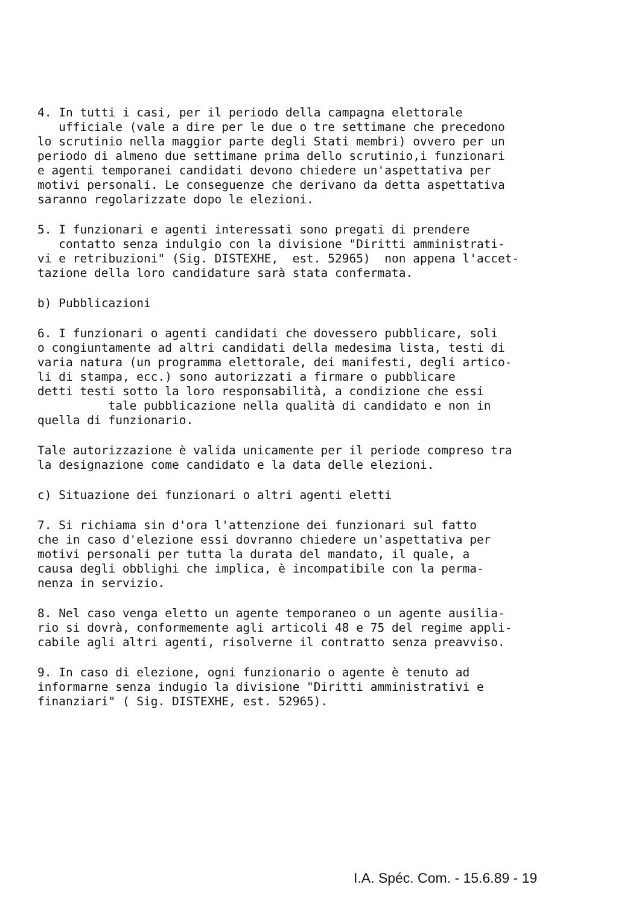4. In tutti i casi, per il periodo della campagna elettorale ufficiale (vale a dire per le due o tre settimane che precedono lo scrutinio nella maggior parte degli Stati membri) ovvero per un periodo di almeno due settimane prima dello scrutinio,i funzionari e agenti temporanei candidati devono chiedere un'aspettativa per motivi personali. Le conseguenze che derivano da detta aspettativa saranno regolarizzate dopo le elezioni.
5. I funzionari e agenti interessati sono pregati di prendere contatto senza indulgio con la divisione "Diritti amministrati- vi e retribuzioni" (Sig. DISTEXHE, est. 52965) non appena l'accet- tazione della loro candidature sarà stata confermata.
b) Pubblicazioni
6. I funzionari o agenti candidati che dovessero pubblicare, soli o congiuntamente ad altri candidati della medesima lista, testi di varia natura (un programma elettorale, dei manifesti, degli artico- li di stampa, ecc.) sono autorizzati a firmare o pubblicare detti testi sotto la loro responsabilità, a condizione che essi tale pubblicazione nella qualità di candidato e non in quella di funzionario.
Tale autorizzazione è valida unicamente per il periode compreso tra la designazione come candidato e la data delle elezioni.
c) Situazione dei funzionari o altri agenti eletti
7. Si richiama sin d'ora l'attenzione dei funzionari sul fatto che in caso d'elezione essi dovranno chiedere un'aspettativa per motivi personali per tutta la durata del mandato, il quale, a causa degli obblighi che implica, è incompatibile con la perma- nenza in servizio.
8. Nel caso venga eletto un agente temporaneo o un agente ausilia- rio si dovrà, conformemente agli articoli 48 e 75 del regime appli- cabile agli altri agenti, risolverne il contratto senza preavviso.
9. In caso di elezione, ogni funzionario o agente è tenuto ad informarne senza indugio la divisione "Diritti amministrativi e finanziari" ( Sig. DISTEXHE, est. 52965).
I.A. Spéc. Com. - 15.6.89 - 19